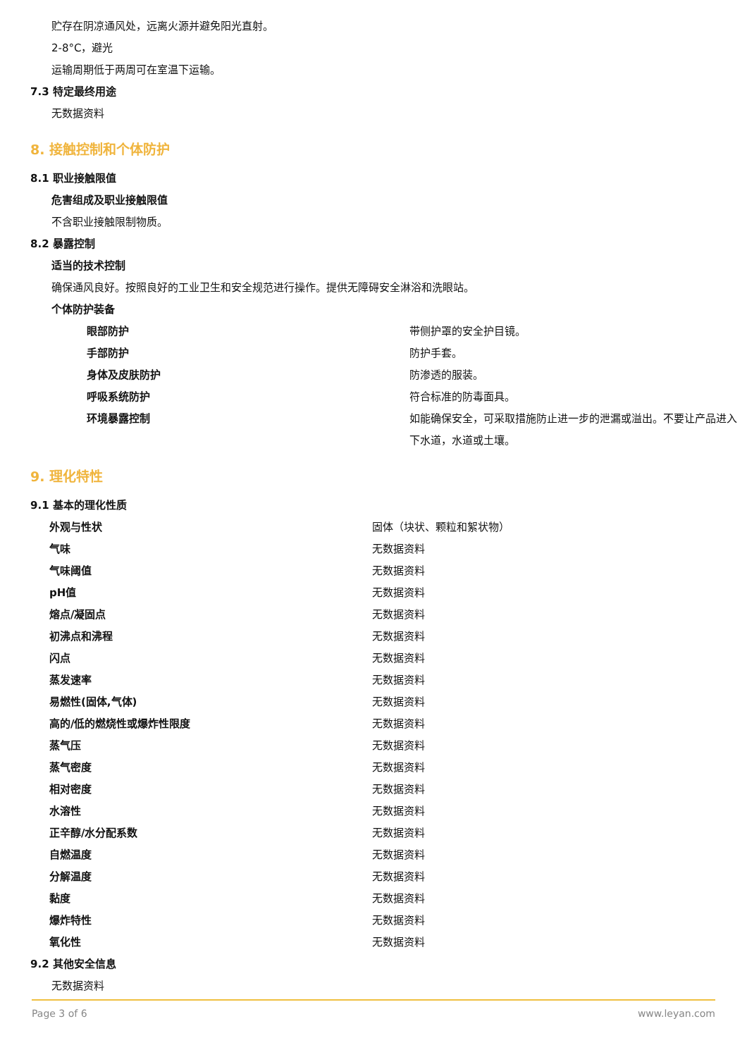贮存在阴凉通风处，远离火源并避免阳光直射。
2-8°C，避光
运输周期低于两周可在室温下运输。
7.3 特定最终用途
无数据资料
8. 接触控制和个体防护
8.1 职业接触限值
危害组成及职业接触限值
不含职业接触限制物质。
8.2 暴露控制
适当的技术控制
确保通风良好。按照良好的工业卫生和安全规范进行操作。提供无障碍安全淋浴和洗眼站。
个体防护装备
| 眼部防护 | 带侧护罩的安全护目镜。 |
| 手部防护 | 防护手套。 |
| 身体及皮肤防护 | 防渗透的服装。 |
| 呼吸系统防护 | 符合标准的防毒面具。 |
| 环境暴露控制 | 如能确保安全，可采取措施防止进一步的泄漏或溢出。不要让产品进入下水道，水道或土壤。 |
9. 理化特性
9.1 基本的理化性质
| 外观与性状 | 固体（块状、颗粒和絮状物） |
| 气味 | 无数据资料 |
| 气味阈值 | 无数据资料 |
| pH值 | 无数据资料 |
| 熔点/凝固点 | 无数据资料 |
| 初沸点和沸程 | 无数据资料 |
| 闪点 | 无数据资料 |
| 蒸发速率 | 无数据资料 |
| 易燃性(固体,气体) | 无数据资料 |
| 高的/低的燃烧性或爆炸性限度 | 无数据资料 |
| 蒸气压 | 无数据资料 |
| 蒸气密度 | 无数据资料 |
| 相对密度 | 无数据资料 |
| 水溶性 | 无数据资料 |
| 正辛醇/水分配系数 | 无数据资料 |
| 自燃温度 | 无数据资料 |
| 分解温度 | 无数据资料 |
| 黏度 | 无数据资料 |
| 爆炸特性 | 无数据资料 |
| 氧化性 | 无数据资料 |
9.2 其他安全信息
无数据资料
Page 3 of 6 www.leyan.com